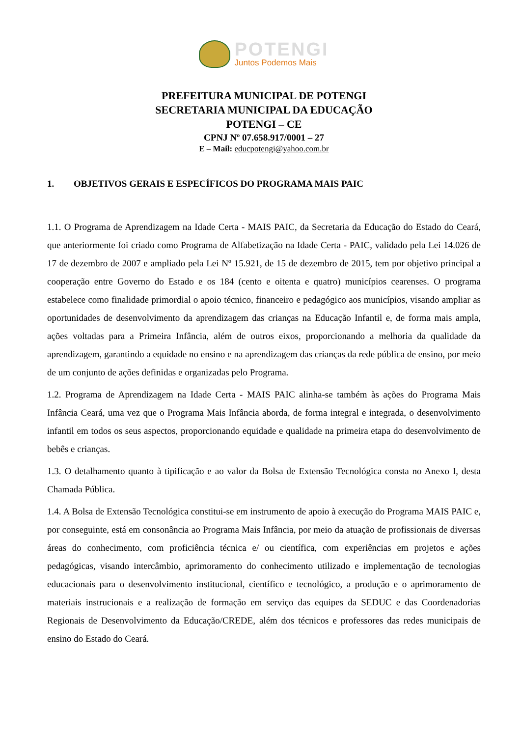POTENGI
Juntos Podemos Mais
PREFEITURA MUNICIPAL DE POTENGI
SECRETARIA MUNICIPAL DA EDUCAÇÃO
POTENGI – CE
CPNJ Nº 07.658.917/0001 – 27
E – Mail: educpotengi@yahoo.com.br
1. OBJETIVOS GERAIS E ESPECÍFICOS DO PROGRAMA MAIS PAIC
1.1. O Programa de Aprendizagem na Idade Certa - MAIS PAIC, da Secretaria da Educação do Estado do Ceará, que anteriormente foi criado como Programa de Alfabetização na Idade Certa - PAIC, validado pela Lei 14.026 de 17 de dezembro de 2007 e ampliado pela Lei Nº 15.921, de 15 de dezembro de 2015, tem por objetivo principal a cooperação entre Governo do Estado e os 184 (cento e oitenta e quatro) municípios cearenses. O programa estabelece como finalidade primordial o apoio técnico, financeiro e pedagógico aos municípios, visando ampliar as oportunidades de desenvolvimento da aprendizagem das crianças na Educação Infantil e, de forma mais ampla, ações voltadas para a Primeira Infância, além de outros eixos, proporcionando a melhoria da qualidade da aprendizagem, garantindo a equidade no ensino e na aprendizagem das crianças da rede pública de ensino, por meio de um conjunto de ações definidas e organizadas pelo Programa.
1.2. Programa de Aprendizagem na Idade Certa - MAIS PAIC alinha-se também às ações do Programa Mais Infância Ceará, uma vez que o Programa Mais Infância aborda, de forma integral e integrada, o desenvolvimento infantil em todos os seus aspectos, proporcionando equidade e qualidade na primeira etapa do desenvolvimento de bebês e crianças.
1.3. O detalhamento quanto à tipificação e ao valor da Bolsa de Extensão Tecnológica consta no Anexo I, desta Chamada Pública.
1.4. A Bolsa de Extensão Tecnológica constitui-se em instrumento de apoio à execução do Programa MAIS PAIC e, por conseguinte, está em consonância ao Programa Mais Infância, por meio da atuação de profissionais de diversas áreas do conhecimento, com proficiência técnica e/ ou científica, com experiências em projetos e ações pedagógicas, visando intercâmbio, aprimoramento do conhecimento utilizado e implementação de tecnologias educacionais para o desenvolvimento institucional, científico e tecnológico, a produção e o aprimoramento de materiais instrucionais e a realização de formação em serviço das equipes da SEDUC e das Coordenadorias Regionais de Desenvolvimento da Educação/CREDE, além dos técnicos e professores das redes municipais de ensino do Estado do Ceará.